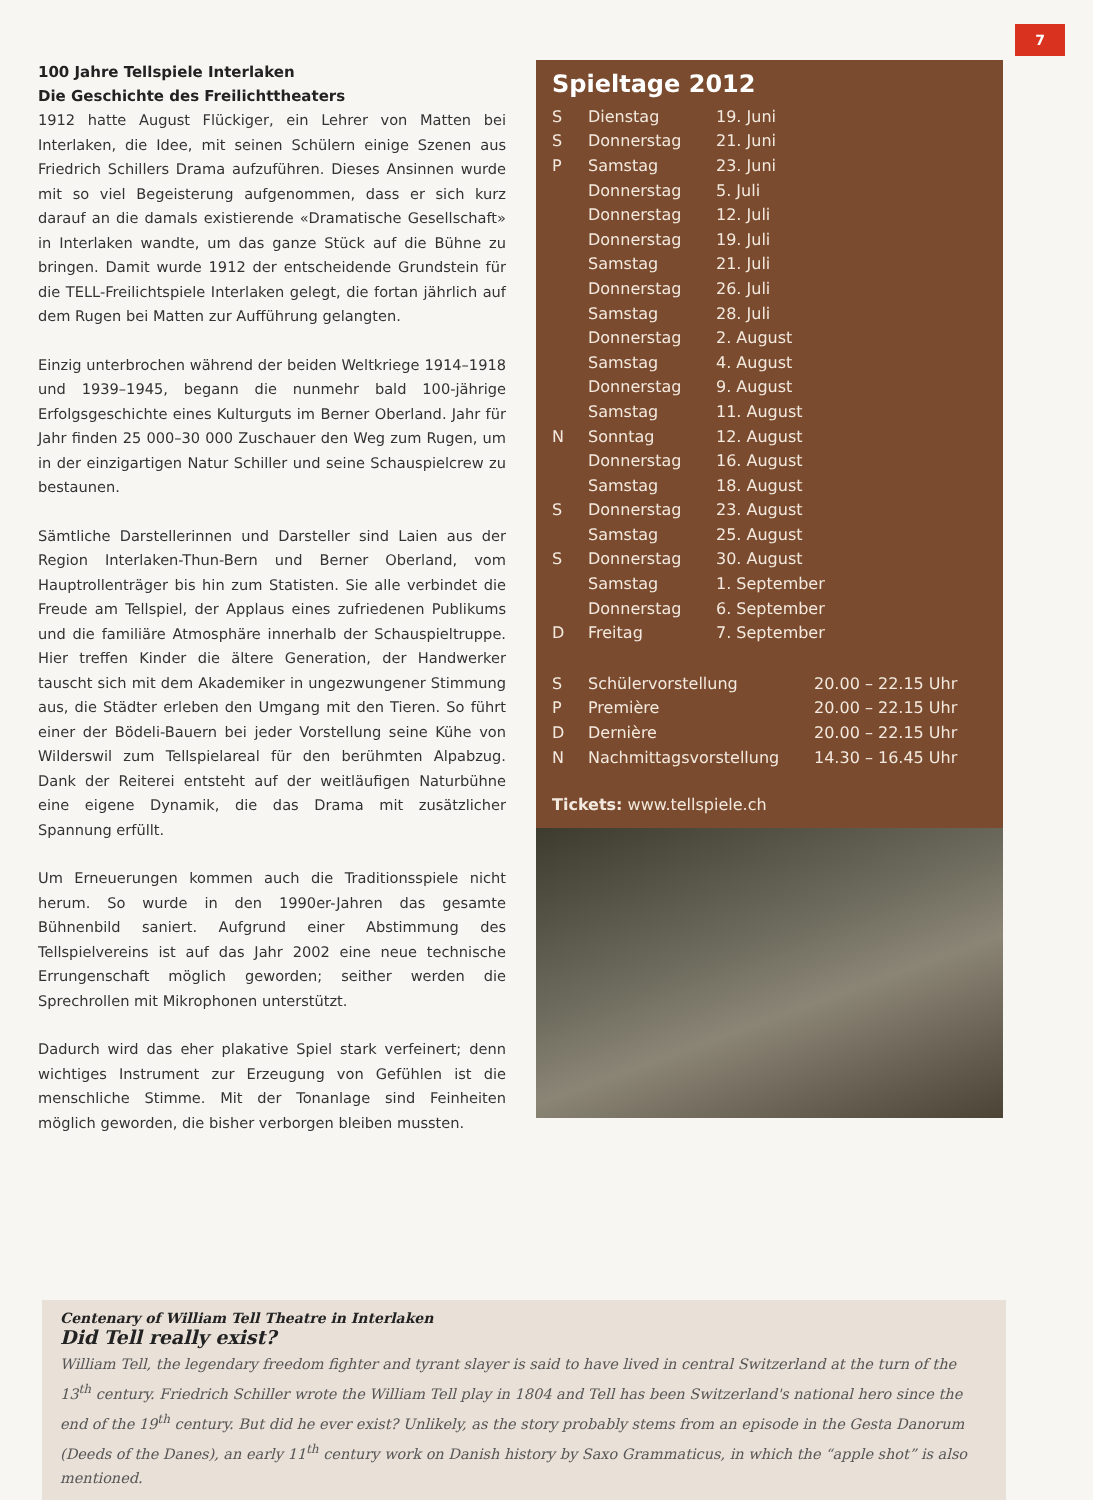7
100 Jahre Tellspiele Interlaken
Die Geschichte des Freilichttheaters
1912 hatte August Flückiger, ein Lehrer von Matten bei Interlaken, die Idee, mit seinen Schülern einige Szenen aus Friedrich Schillers Drama aufzuführen. Dieses Ansinnen wurde mit so viel Begeisterung aufgenommen, dass er sich kurz darauf an die damals existierende «Dramatische Gesellschaft» in Interlaken wandte, um das ganze Stück auf die Bühne zu bringen. Damit wurde 1912 der entscheidende Grundstein für die TELL-Freilichtspiele Interlaken gelegt, die fortan jährlich auf dem Rugen bei Matten zur Aufführung gelangten.
Einzig unterbrochen während der beiden Weltkriege 1914–1918 und 1939–1945, begann die nunmehr bald 100-jährige Erfolgsgeschichte eines Kulturguts im Berner Oberland. Jahr für Jahr finden 25 000–30 000 Zuschauer den Weg zum Rugen, um in der einzigartigen Natur Schiller und seine Schauspielcrew zu bestaunen.
Sämtliche Darstellerinnen und Darsteller sind Laien aus der Region Interlaken-Thun-Bern und Berner Oberland, vom Hauptrollenträger bis hin zum Statisten. Sie alle verbindet die Freude am Tellspiel, der Applaus eines zufriedenen Publikums und die familiäre Atmosphäre innerhalb der Schauspieltruppe. Hier treffen Kinder die ältere Generation, der Handwerker tauscht sich mit dem Akademiker in ungezwungener Stimmung aus, die Städter erleben den Umgang mit den Tieren. So führt einer der Bödeli-Bauern bei jeder Vorstellung seine Kühe von Wilderswil zum Tellspielareal für den berühmten Alpabzug. Dank der Reiterei entsteht auf der weitläufigen Naturbühne eine eigene Dynamik, die das Drama mit zusätzlicher Spannung erfüllt.
Um Erneuerungen kommen auch die Traditionsspiele nicht herum. So wurde in den 1990er-Jahren das gesamte Bühnenbild saniert. Aufgrund einer Abstimmung des Tellspielvereins ist auf das Jahr 2002 eine neue technische Errungenschaft möglich geworden; seither werden die Sprechrollen mit Mikrophonen unterstützt.
Dadurch wird das eher plakative Spiel stark verfeinert; denn wichtiges Instrument zur Erzeugung von Gefühlen ist die menschliche Stimme. Mit der Tonanlage sind Feinheiten möglich geworden, die bisher verborgen bleiben mussten.
Spieltage 2012
| S | Dienstag | 19. Juni |
| S | Donnerstag | 21. Juni |
| P | Samstag | 23. Juni |
| | Donnerstag | 5. Juli |
| | Donnerstag | 12. Juli |
| | Donnerstag | 19. Juli |
| | Samstag | 21. Juli |
| | Donnerstag | 26. Juli |
| | Samstag | 28. Juli |
| | Donnerstag | 2. August |
| | Samstag | 4. August |
| | Donnerstag | 9. August |
| | Samstag | 11. August |
| N | Sonntag | 12. August |
| | Donnerstag | 16. August |
| | Samstag | 18. August |
| S | Donnerstag | 23. August |
| | Samstag | 25. August |
| S | Donnerstag | 30. August |
| | Samstag | 1. September |
| | Donnerstag | 6. September |
| D | Freitag | 7. September |
| S | Schülervorstellung | 20.00 – 22.15 Uhr |
| P | Première | 20.00 – 22.15 Uhr |
| D | Dernière | 20.00 – 22.15 Uhr |
| N | Nachmittagsvorstellung | 14.30 – 16.45 Uhr |
Tickets: www.tellspiele.ch
Centenary of William Tell Theatre in Interlaken
Did Tell really exist?
William Tell, the legendary freedom fighter and tyrant slayer is said to have lived in central Switzerland at the turn of the 13<sup>th</sup> century. Friedrich Schiller wrote the William Tell play in 1804 and Tell has been Switzerland's national hero since the end of the 19<sup>th</sup> century. But did he ever exist? Unlikely, as the story probably stems from an episode in the Gesta Danorum (Deeds of the Danes), an early 11<sup>th</sup> century work on Danish history by Saxo Grammaticus, in which the “apple shot” is also mentioned.